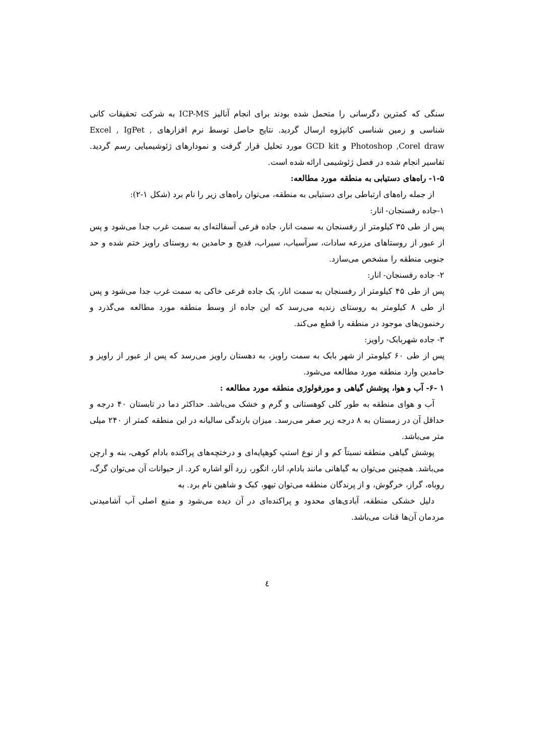سنگی که کمترین دگرسانی را متحمل شده بودند برای انجام آنالیز ICP-MS به شرکت تحقیقات کانی شناسی و زمین شناسی کانپژوه ارسال گردید. نتایج حاصل توسط نرم افزارهای Excel , IgPet , Photoshop ,Corel draw و GCD kit مورد تحلیل قرار گرفت و نمودارهای ژئوشیمیایی رسم گردید. تفاسیر انجام شده در فصل ژئوشیمی ارائه شده است.
۱-۵- راه‌های دستیابی به منطقه مورد مطالعه:
از جمله راه‌های ارتباطی برای دستیابی به منطقه، می‌توان راه‌های زیر را نام برد (شکل ۱-۲):
۱-جاده رفسنجان- انار:
پس از طی ۳۵ کیلومتر از رفسنجان به سمت انار، جاده فرعی آسفالته‌ای به سمت غرب جدا می‌شود و پس از عبور از روستاهای مزرعه سادات، سرآسیاب، سیراب، فدیج و حامدین به روستای راویز ختم شده و حد جنوبی منطقه را مشخص می‌سازد.
۲- جاده رفسنجان- انار:
پس از طی ۴۵ کیلومتر از رفسنجان به سمت انار، یک جاده فرعی خاکی به سمت غرب جدا می‌شود و پس از طی ۸ کیلومتر به روستای زندیه می‌رسد که این جاده از وسط منطقه مورد مطالعه می‌گذرد و رخنمون‌های موجود در منطقه را قطع می‌کند.
۳- جاده شهربابک- راویز:
پس از طی ۶۰ کیلومتر از شهر بابک به سمت راویز، به دهستان راویز می‌رسد که پس از عبور از راویز و حامدین وارد منطقه مورد مطالعه می‌شود.
۱ -۶- آب و هوا، پوشش گیاهی و مورفولوژی منطقه مورد مطالعه :
آب و هوای منطقه به طور کلی کوهستانی و گرم و خشک می‌باشد. حداکثر دما در تابستان ۴۰ درجه و حداقل آن در زمستان به ۸ درجه زیر صفر می‌رسد. میزان بارندگی سالیانه در این منطقه کمتر از ۲۴۰ میلی متر می‌باشد.
پوشش گیاهی منطقه نسبتاً کم و از نوع استپ کوهپایه‌ای و درختچه‌های پراکنده بادام کوهی، بنه و ارچن می‌باشد. همچنین می‌توان به گیاهانی مانند بادام، انار، انگور، زرد آلو اشاره کرد. از حیوانات آن می‌توان گرگ، روباه، گراز، خرگوش، و از پرندگان منطقه می‌توان تیهو، کبک و شاهین نام برد. به
دلیل خشکی منطقه، آبادی‌های محدود و پراکنده‌ای در آن دیده می‌شود و منبع اصلی آب آشامیدنی مردمان آن‌ها قنات می‌باشد.
٤